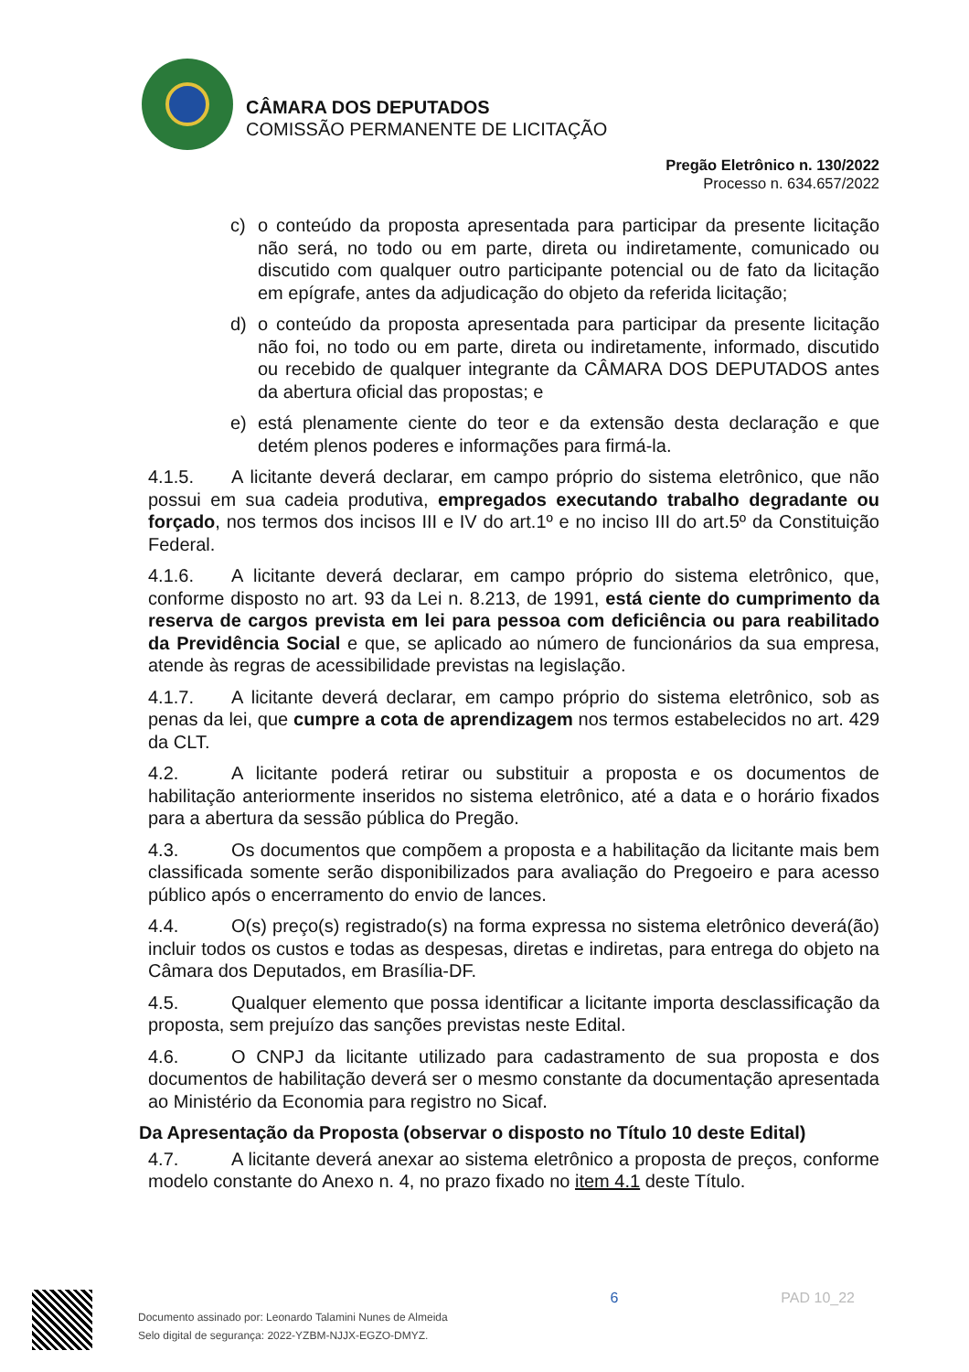CÂMARA DOS DEPUTADOS
COMISSÃO PERMANENTE DE LICITAÇÃO
Pregão Eletrônico n. 130/2022
Processo n. 634.657/2022
c) o conteúdo da proposta apresentada para participar da presente licitação não será, no todo ou em parte, direta ou indiretamente, comunicado ou discutido com qualquer outro participante potencial ou de fato da licitação em epígrafe, antes da adjudicação do objeto da referida licitação;
d) o conteúdo da proposta apresentada para participar da presente licitação não foi, no todo ou em parte, direta ou indiretamente, informado, discutido ou recebido de qualquer integrante da CÂMARA DOS DEPUTADOS antes da abertura oficial das propostas; e
e) está plenamente ciente do teor e da extensão desta declaração e que detém plenos poderes e informações para firmá-la.
4.1.5. A licitante deverá declarar, em campo próprio do sistema eletrônico, que não possui em sua cadeia produtiva, empregados executando trabalho degradante ou forçado, nos termos dos incisos III e IV do art.1º e no inciso III do art.5º da Constituição Federal.
4.1.6. A licitante deverá declarar, em campo próprio do sistema eletrônico, que, conforme disposto no art. 93 da Lei n. 8.213, de 1991, está ciente do cumprimento da reserva de cargos prevista em lei para pessoa com deficiência ou para reabilitado da Previdência Social e que, se aplicado ao número de funcionários da sua empresa, atende às regras de acessibilidade previstas na legislação.
4.1.7. A licitante deverá declarar, em campo próprio do sistema eletrônico, sob as penas da lei, que cumpre a cota de aprendizagem nos termos estabelecidos no art. 429 da CLT.
4.2. A licitante poderá retirar ou substituir a proposta e os documentos de habilitação anteriormente inseridos no sistema eletrônico, até a data e o horário fixados para a abertura da sessão pública do Pregão.
4.3. Os documentos que compõem a proposta e a habilitação da licitante mais bem classificada somente serão disponibilizados para avaliação do Pregoeiro e para acesso público após o encerramento do envio de lances.
4.4. O(s) preço(s) registrado(s) na forma expressa no sistema eletrônico deverá(ão) incluir todos os custos e todas as despesas, diretas e indiretas, para entrega do objeto na Câmara dos Deputados, em Brasília-DF.
4.5. Qualquer elemento que possa identificar a licitante importa desclassificação da proposta, sem prejuízo das sanções previstas neste Edital.
4.6. O CNPJ da licitante utilizado para cadastramento de sua proposta e dos documentos de habilitação deverá ser o mesmo constante da documentação apresentada ao Ministério da Economia para registro no Sicaf.
Da Apresentação da Proposta (observar o disposto no Título 10 deste Edital)
4.7. A licitante deverá anexar ao sistema eletrônico a proposta de preços, conforme modelo constante do Anexo n. 4, no prazo fixado no item 4.1 deste Título.
Documento assinado por: Leonardo Talamini Nunes de Almeida
Selo digital de segurança: 2022-YZBM-NJJX-EGZO-DMYZ.
6 PAD 10_22